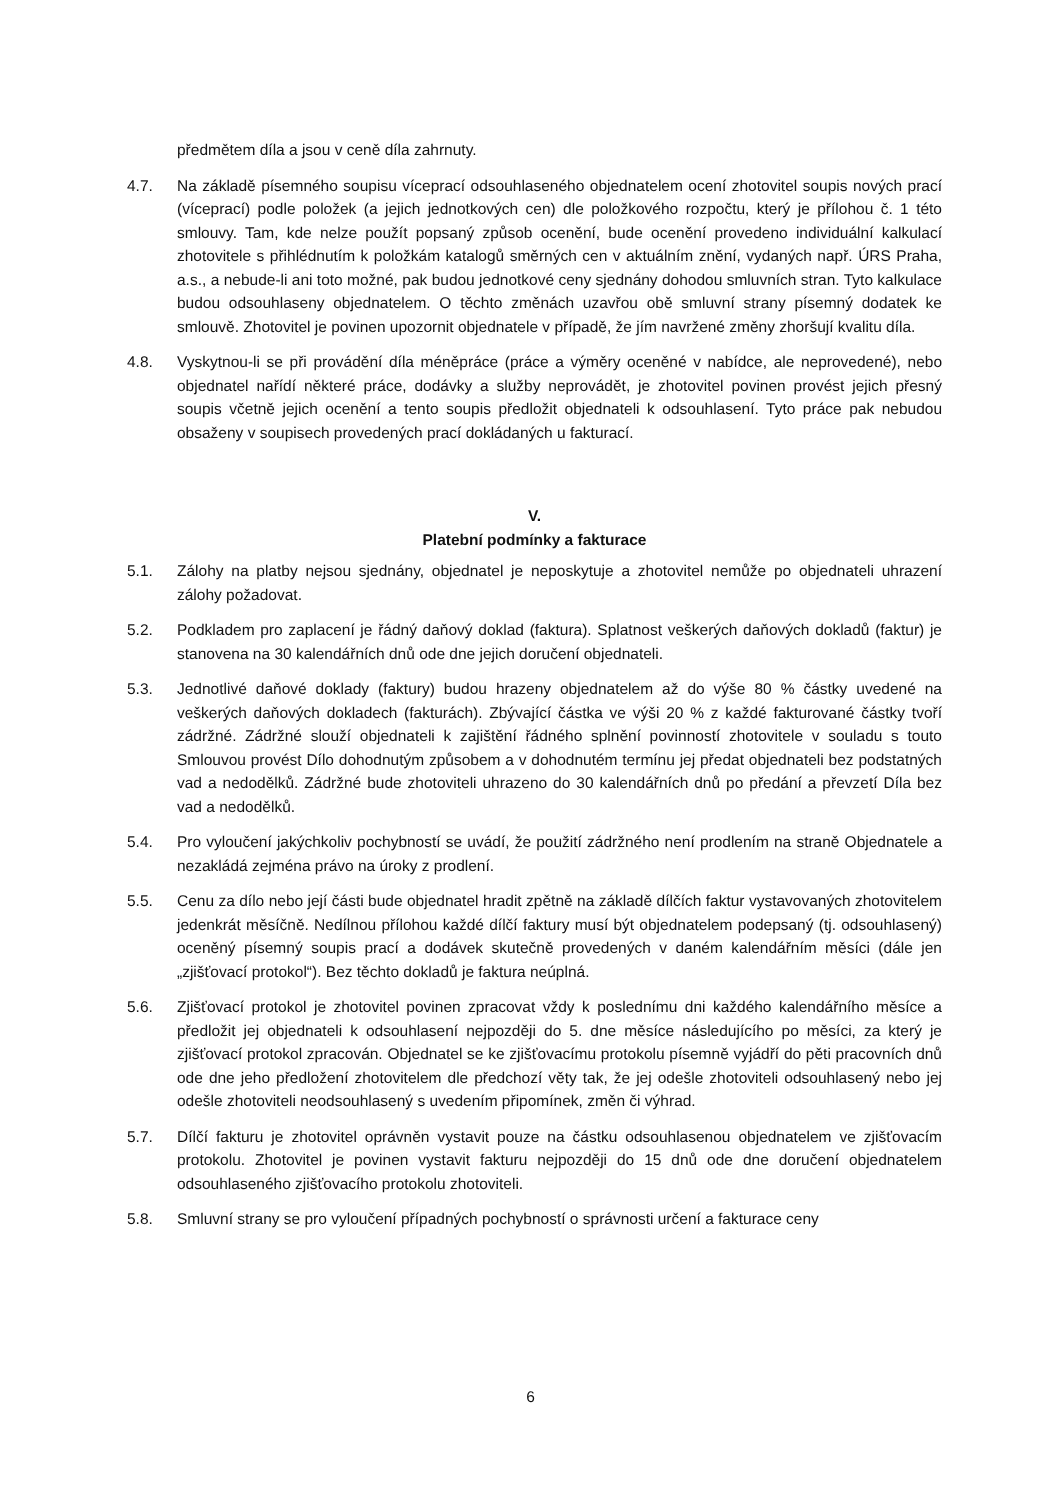předmětem díla a jsou v ceně díla zahrnuty.
4.7. Na základě písemného soupisu víceprací odsouhlaseného objednatelem ocení zhotovitel soupis nových prací (víceprací) podle položek (a jejich jednotkových cen) dle položkového rozpočtu, který je přílohou č. 1 této smlouvy. Tam, kde nelze použít popsaný způsob ocenění, bude ocenění provedeno individuální kalkulací zhotovitele s přihlédnutím k položkám katalogů směrných cen v aktuálním znění, vydaných např. ÚRS Praha, a.s., a nebude-li ani toto možné, pak budou jednotkové ceny sjednány dohodou smluvních stran. Tyto kalkulace budou odsouhlaseny objednatelem. O těchto změnách uzavřou obě smluvní strany písemný dodatek ke smlouvě. Zhotovitel je povinen upozornit objednatele v případě, že jím navržené změny zhoršují kvalitu díla.
4.8. Vyskytnou-li se při provádění díla méněpráce (práce a výměry oceněné v nabídce, ale neprovedené), nebo objednatel nařídí některé práce, dodávky a služby neprovádět, je zhotovitel povinen provést jejich přesný soupis včetně jejich ocenění a tento soupis předložit objednateli k odsouhlasení. Tyto práce pak nebudou obsaženy v soupisech provedených prací dokládaných u fakturací.
V.
Platební podmínky a fakturace
5.1. Zálohy na platby nejsou sjednány, objednatel je neposkytuje a zhotovitel nemůže po objednateli uhrazení zálohy požadovat.
5.2. Podkladem pro zaplacení je řádný daňový doklad (faktura). Splatnost veškerých daňových dokladů (faktur) je stanovena na 30 kalendářních dnů ode dne jejich doručení objednateli.
5.3. Jednotlivé daňové doklady (faktury) budou hrazeny objednatelem až do výše 80 % částky uvedené na veškerých daňových dokladech (fakturách). Zbývající částka ve výši 20 % z každé fakturované částky tvoří zádržné. Zádržné slouží objednateli k zajištění řádného splnění povinností zhotovitele v souladu s touto Smlouvou provést Dílo dohodnutým způsobem a v dohodnutém termínu jej předat objednateli bez podstatných vad a nedodělků. Zádržné bude zhotoviteli uhrazeno do 30 kalendářních dnů po předání a převzetí Díla bez vad a nedodělků.
5.4. Pro vyloučení jakýchkoliv pochybností se uvádí, že použití zádržného není prodlením na straně Objednatele a nezakládá zejména právo na úroky z prodlení.
5.5. Cenu za dílo nebo její části bude objednatel hradit zpětně na základě dílčích faktur vystavovaných zhotovitelem jedenkrát měsíčně. Nedílnou přílohou každé dílčí faktury musí být objednatelem podepsaný (tj. odsouhlasený) oceněný písemný soupis prací a dodávek skutečně provedených v daném kalendářním měsíci (dále jen „zjišťovací protokol“). Bez těchto dokladů je faktura neúplná.
5.6. Zjišťovací protokol je zhotovitel povinen zpracovat vždy k poslednímu dni každého kalendářního měsíce a předložit jej objednateli k odsouhlasení nejpozději do 5. dne měsíce následujícího po měsíci, za který je zjišťovací protokol zpracován. Objednatel se ke zjišťovacímu protokolu písemně vyjádří do pěti pracovních dnů ode dne jeho předložení zhotovitelem dle předchozí věty tak, že jej odešle zhotoviteli odsouhlasený nebo jej odešle zhotoviteli neodsouhlasený s uvedením připomínek, změn či výhrad.
5.7. Dílčí fakturu je zhotovitel oprávněn vystavit pouze na částku odsouhlasenou objednatelem ve zjišťovacím protokolu. Zhotovitel je povinen vystavit fakturu nejpozději do 15 dnů ode dne doručení objednatelem odsouhlaseného zjišťovacího protokolu zhotoviteli.
5.8. Smluvní strany se pro vyloučení případných pochybností o správnosti určení a fakturace ceny
6